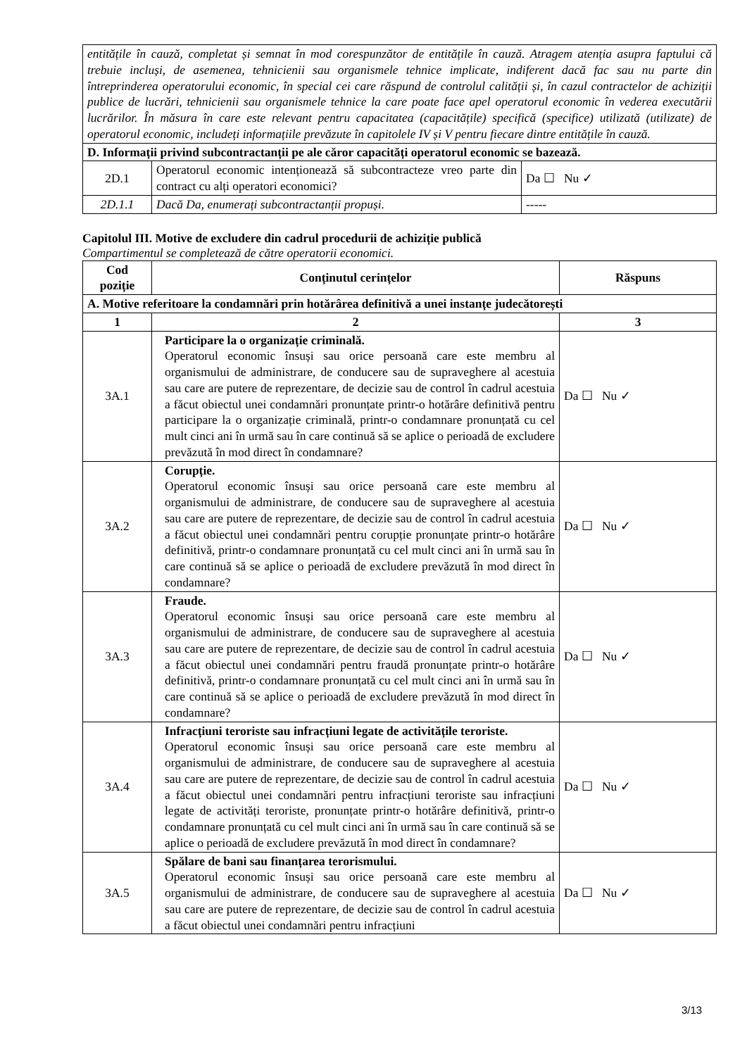| entitățile în cauză, completat și semnat în mod corespunzător de entitățile în cauză. Atragem atenția asupra faptului că trebuie incluși, de asemenea, tehnicienii sau organismele tehnice implicate, indiferent dacă fac sau nu parte din întreprinderea operatorului economic, în special cei care răspund de controlul calității și, în cazul contractelor de achiziții publice de lucrări, tehnicienii sau organismele tehnice la care poate face apel operatorul economic în vederea executării lucrărilor. În măsura în care este relevant pentru capacitatea (capacitățile) specifică (specifice) utilizată (utilizate) de operatorul economic, includeți informațiile prevăzute în capitolele IV și V pentru fiecare dintre entitățile în cauză. | | |
| D. Informații privind subcontractanții pe ale căror capacități operatorul economic se bazează. | | |
| 2D.1 | Operatorul economic intenționează să subcontracteze vreo parte din contract cu alți operatori economici? | Da ☐ Nu ✓ |
| 2D.1.1 | Dacă Da, enumerați subcontractanții propuși. | ----- |
Capitolul III. Motive de excludere din cadrul procedurii de achiziție publică
Compartimentul se completează de către operatorii economici.
| Cod poziție | Conținutul cerințelor | Răspuns |
| --- | --- | --- |
| A. Motive referitoare la condamnări prin hotărârea definitivă a unei instanțe judecătorești | | |
| 1 | 2 | 3 |
| 3A.1 | Participare la o organizație criminală. Operatorul economic însuși sau orice persoană care este membru al organismului de administrare, de conducere sau de supraveghere al acestuia sau care are putere de reprezentare, de decizie sau de control în cadrul acestuia a făcut obiectul unei condamnări pronunțate printr-o hotărâre definitivă pentru participare la o organizație criminală, printr-o condamnare pronunțată cu cel mult cinci ani în urmă sau în care continuă să se aplice o perioadă de excludere prevăzută în mod direct în condamnare? | Da ☐ Nu ✓ |
| 3A.2 | Corupție. Operatorul economic însuși sau orice persoană care este membru al organismului de administrare, de conducere sau de supraveghere al acestuia sau care are putere de reprezentare, de decizie sau de control în cadrul acestuia a făcut obiectul unei condamnări pentru corupție pronunțate printr-o hotărâre definitivă, printr-o condamnare pronunțată cu cel mult cinci ani în urmă sau în care continuă să se aplice o perioadă de excludere prevăzută în mod direct în condamnare? | Da ☐ Nu ✓ |
| 3A.3 | Fraude. Operatorul economic însuși sau orice persoană care este membru al organismului de administrare, de conducere sau de supraveghere al acestuia sau care are putere de reprezentare, de decizie sau de control în cadrul acestuia a făcut obiectul unei condamnări pentru fraudă pronunțate printr-o hotărâre definitivă, printr-o condamnare pronunțată cu cel mult cinci ani în urmă sau în care continuă să se aplice o perioadă de excludere prevăzută în mod direct în condamnare? | Da ☐ Nu ✓ |
| 3A.4 | Infracțiuni teroriste sau infracțiuni legate de activitățile teroriste. Operatorul economic însuși sau orice persoană care este membru al organismului de administrare, de conducere sau de supraveghere al acestuia sau care are putere de reprezentare, de decizie sau de control în cadrul acestuia a făcut obiectul unei condamnări pentru infracțiuni teroriste sau infracțiuni legate de activități teroriste, pronunțate printr-o hotărâre definitivă, printr-o condamnare pronunțată cu cel mult cinci ani în urmă sau în care continuă să se aplice o perioadă de excludere prevăzută în mod direct în condamnare? | Da ☐ Nu ✓ |
| 3A.5 | Spălare de bani sau finanțarea terorismului. Operatorul economic însuși sau orice persoană care este membru al organismului de administrare, de conducere sau de supraveghere al acestuia sau care are putere de reprezentare, de decizie sau de control în cadrul acestuia a făcut obiectul unei condamnări pentru infracțiuni | Da ☐ Nu ✓ |
3/13